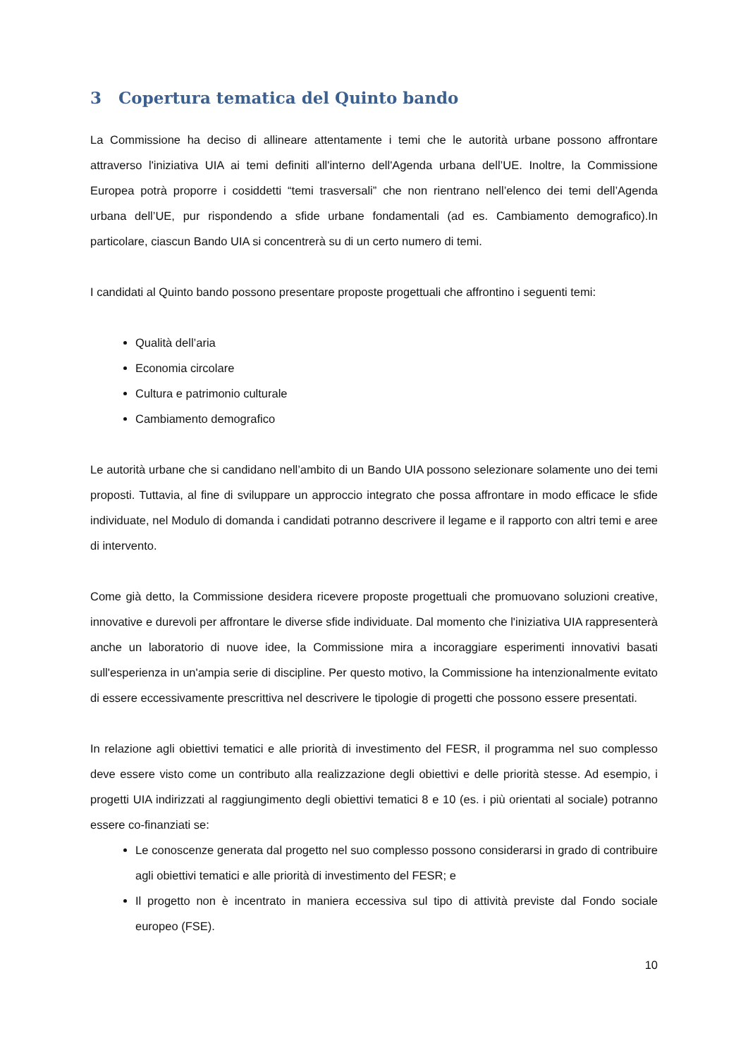3 Copertura tematica del Quinto bando
La Commissione ha deciso di allineare attentamente i temi che le autorità urbane possono affrontare attraverso l'iniziativa UIA ai temi definiti all'interno dell'Agenda urbana dell’UE. Inoltre, la Commissione Europea potrà proporre i cosiddetti “temi trasversali” che non rientrano nell’elenco dei temi dell’Agenda urbana dell’UE, pur rispondendo a sfide urbane fondamentali (ad es. Cambiamento demografico).In particolare, ciascun Bando UIA si concentrerà su di un certo numero di temi.
I candidati al Quinto bando possono presentare proposte progettuali che affrontino i seguenti temi:
Qualità dell’aria
Economia circolare
Cultura e patrimonio culturale
Cambiamento demografico
Le autorità urbane che si candidano nell’ambito di un Bando UIA possono selezionare solamente uno dei temi proposti. Tuttavia, al fine di sviluppare un approccio integrato che possa affrontare in modo efficace le sfide individuate, nel Modulo di domanda i candidati potranno descrivere il legame e il rapporto con altri temi e aree di intervento.
Come già detto, la Commissione desidera ricevere proposte progettuali che promuovano soluzioni creative, innovative e durevoli per affrontare le diverse sfide individuate. Dal momento che l'iniziativa UIA rappresenterà anche un laboratorio di nuove idee, la Commissione mira a incoraggiare esperimenti innovativi basati sull'esperienza in un'ampia serie di discipline. Per questo motivo, la Commissione ha intenzionalmente evitato di essere eccessivamente prescrittiva nel descrivere le tipologie di progetti che possono essere presentati.
In relazione agli obiettivi tematici e alle priorità di investimento del FESR, il programma nel suo complesso deve essere visto come un contributo alla realizzazione degli obiettivi e delle priorità stesse. Ad esempio, i progetti UIA indirizzati al raggiungimento degli obiettivi tematici 8 e 10 (es. i più orientati al sociale) potranno essere co-finanziati se:
Le conoscenze generata dal progetto nel suo complesso possono considerarsi in grado di contribuire agli obiettivi tematici e alle priorità di investimento del FESR; e
Il progetto non è incentrato in maniera eccessiva sul tipo di attività previste dal Fondo sociale europeo (FSE).
10